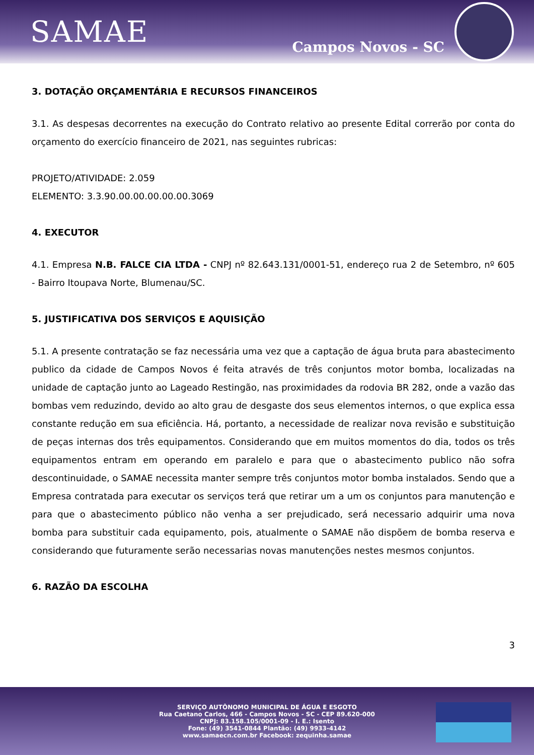SAMAE
Campos Novos - SC
3. DOTAÇÃO ORÇAMENTÁRIA E RECURSOS FINANCEIROS
3.1. As despesas decorrentes na execução do Contrato relativo ao presente Edital correrão por conta do orçamento do exercício financeiro de 2021, nas seguintes rubricas:
PROJETO/ATIVIDADE: 2.059
ELEMENTO: 3.3.90.00.00.00.00.00.3069
4. EXECUTOR
4.1. Empresa N.B. FALCE CIA LTDA - CNPJ nº 82.643.131/0001-51, endereço rua 2 de Setembro, nº 605 - Bairro Itoupava Norte, Blumenau/SC.
5. JUSTIFICATIVA DOS SERVIÇOS E AQUISIÇÃO
5.1. A presente contratação se faz necessária uma vez que a captação de água bruta para abastecimento publico da cidade de Campos Novos é feita através de três conjuntos motor bomba, localizadas na unidade de captação junto ao Lageado Restingão, nas proximidades da rodovia BR 282, onde a vazão das bombas vem reduzindo, devido ao alto grau de desgaste dos seus elementos internos, o que explica essa constante redução em sua eficiência. Há, portanto, a necessidade de realizar nova revisão e substituição de peças internas dos três equipamentos. Considerando que em muitos momentos do dia, todos os três equipamentos entram em operando em paralelo e para que o abastecimento publico não sofra descontinuidade, o SAMAE necessita manter sempre três conjuntos motor bomba instalados. Sendo que a Empresa contratada para executar os serviços terá que retirar um a um os conjuntos para manutenção e para que o abastecimento público não venha a ser prejudicado, será necessario adquirir uma nova bomba para substituir cada equipamento, pois, atualmente o SAMAE não dispõem de bomba reserva e considerando que futuramente serão necessarias novas manutenções nestes mesmos conjuntos.
6. RAZÃO DA ESCOLHA
3
SERVIÇO AUTÔNOMO MUNICIPAL DE ÁGUA E ESGOTO
Rua Caetano Carlos, 466 - Campos Novos - SC - CEP 89.620-000
CNPJ: 83.158.105/0001-09 - I. E.: Isento
Fone: (49) 3541-0844 Plantão: (49) 9933-4142
www.samaecn.com.br Facebook: zequinha.samae